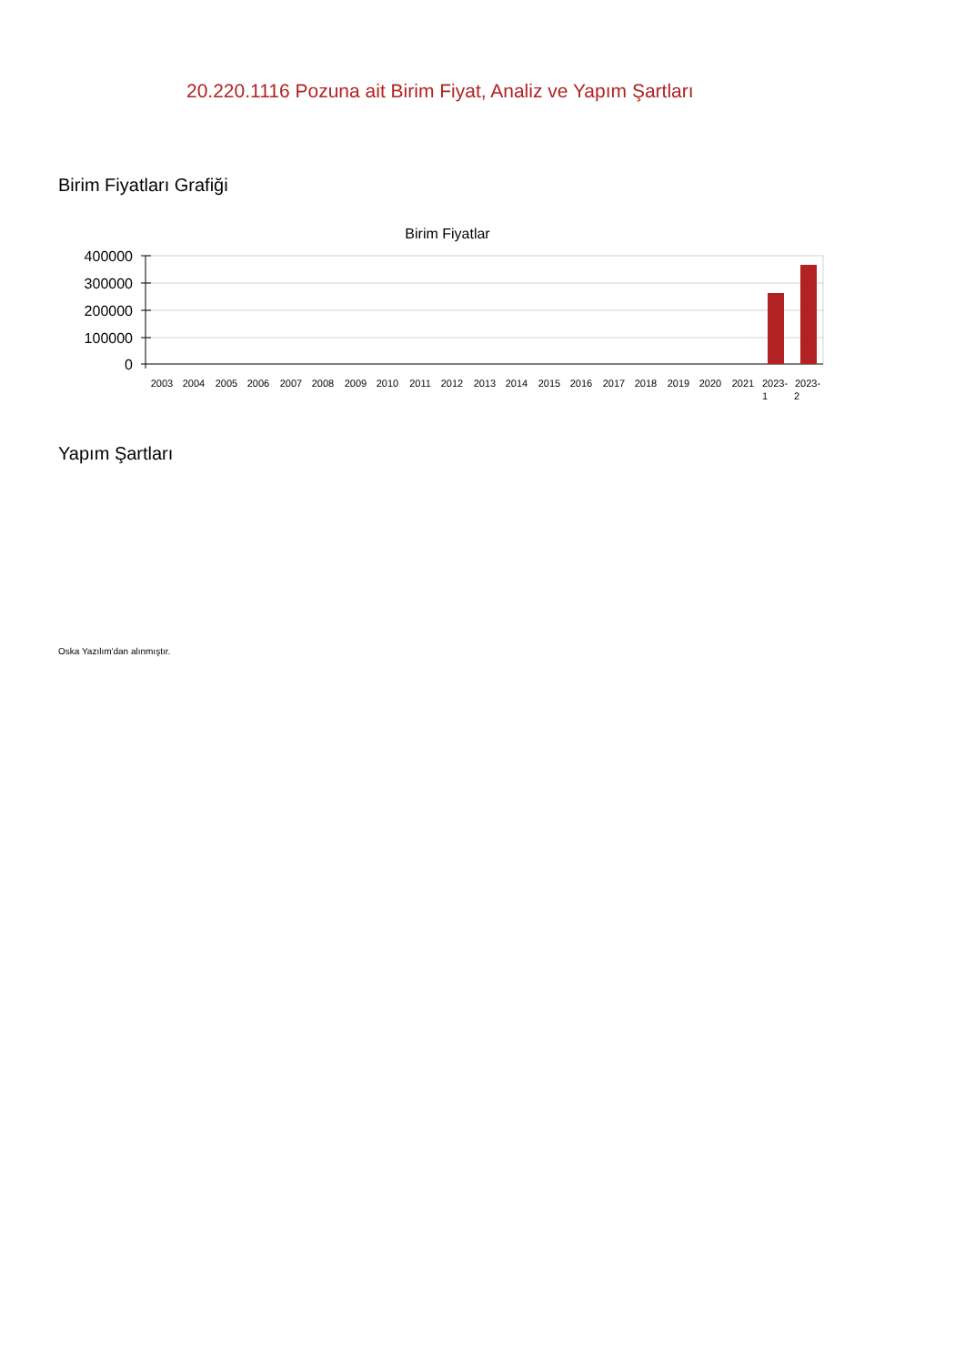20.220.1116 Pozuna ait Birim Fiyat, Analiz ve Yapım Şartları
Birim Fiyatları Grafiği
Birim Fiyatlar
400000
300000
200000
100000
0
2003
2004
2005
2006
2007
2008
2009
2010
2011
2012
2013
2014
2015
2016
2017
2018
2019
2020
2021
2023-
1
2023-
2
Yapım Şartları
Oska Yazılım'dan alınmıştır.